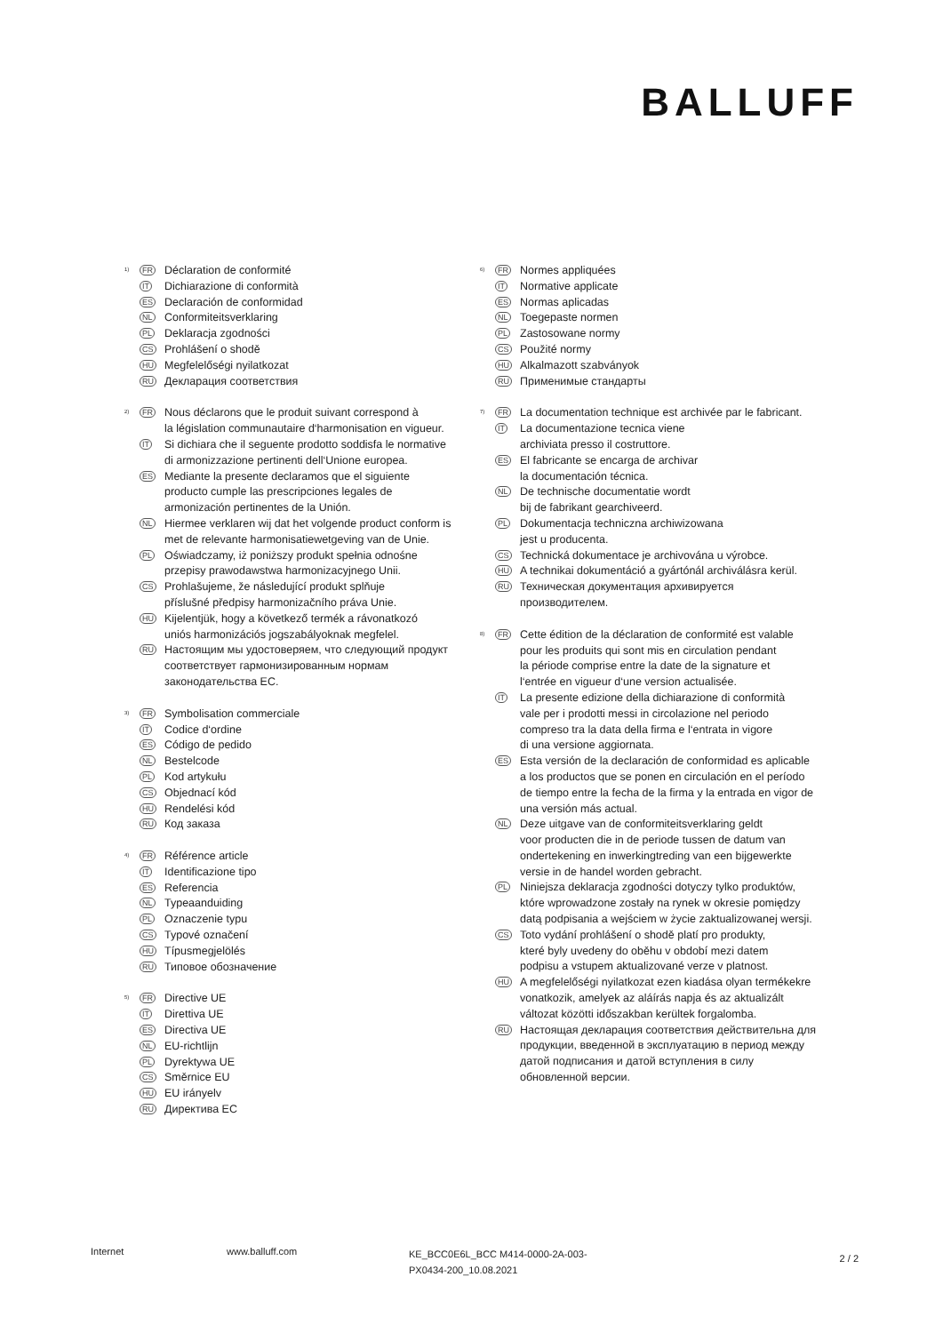BALLUFF
<sup>1)</sup>
FR
Déclaration de conformité
IT
Dichiarazione di conformità
ES
Declaración de conformidad
NL
Conformiteitsverklaring
PL
Deklaracja zgodności
CS
Prohlášení o shodě
HU
Megfelelőségi nyilatkozat
RU
Декларация соответствия
<sup>2)</sup>
FR
Nous déclarons que le produit suivant correspond à
la législation communautaire d‘harmonisation en vigueur.
IT
Si dichiara che il seguente prodotto soddisfa le normative di armonizzazione pertinenti dell‘Unione europea.
ES
Mediante la presente declaramos que el siguiente
producto cumple las prescripciones legales de
armonización pertinentes de la Unión.
NL
Hiermee verklaren wij dat het volgende product conform is met de relevante harmonisatiewetgeving van de Unie.
PL
Oświadczamy, iż poniższy produkt spełnia odnośne
przepisy prawodawstwa harmonizacyjnego Unii.
CS
Prohlašujeme, že následující produkt splňuje
příslušné předpisy harmonizačního práva Unie.
HU
Kijelentjük, hogy a következő termék a rávonatkozó
uniós harmonizációs jogszabályoknak megfelel.
RU
Настоящим мы удостоверяем, что следующий продукт соответствует гармонизированным нормам законодательства ЕС.
<sup>3)</sup>
FR
Symbolisation commerciale
IT
Codice d‘ordine
ES
Código de pedido
NL
Bestelcode
PL
Kod artykułu
CS
Objednací kód
HU
Rendelési kód
RU
Код заказа
<sup>4)</sup>
FR
Référence article
IT
Identificazione tipo
ES
Referencia
NL
Typeaanduiding
PL
Oznaczenie typu
CS
Typové označení
HU
Típusmegjelölés
RU
Типовое обозначение
<sup>5)</sup>
FR
Directive UE
IT
Direttiva UE
ES
Directiva UE
NL
EU-richtlijn
PL
Dyrektywa UE
CS
Směrnice EU
HU
EU irányelv
RU
Директива ЕС
<sup>6)</sup>
FR
Normes appliquées
IT
Normative applicate
ES
Normas aplicadas
NL
Toegepaste normen
PL
Zastosowane normy
CS
Použité normy
HU
Alkalmazott szabványok
RU
Применимые стандарты
<sup>7)</sup>
FR
La documentation technique est archivée par le fabricant.
IT
La documentazione tecnica viene
archiviata presso il costruttore.
ES
El fabricante se encarga de archivar
la documentación técnica.
NL
De technische documentatie wordt
bij de fabrikant gearchiveerd.
PL
Dokumentacja techniczna archiwizowana
jest u producenta.
CS
Technická dokumentace je archivována u výrobce.
HU
A technikai dokumentáció a gyártónál archiválásra kerül.
RU
Техническая документация архивируется
производителем.
<sup>8)</sup>
FR
Cette édition de la déclaration de conformité est valable
pour les produits qui sont mis en circulation pendant
la période comprise entre la date de la signature et
l‘entrée en vigueur d‘une version actualisée.
IT
La presente edizione della dichiarazione di conformità
vale per i prodotti messi in circolazione nel periodo
compreso tra la data della firma e l‘entrata in vigore
di una versione aggiornata.
ES
Esta versión de la declaración de conformidad es aplicable a los productos que se ponen en circulación en el período de tiempo entre la fecha de la firma y la entrada en vigor de una versión más actual.
NL
Deze uitgave van de conformiteitsverklaring geldt
voor producten die in de periode tussen de datum van
ondertekening en inwerkingtreding van een bijgewerkte
versie in de handel worden gebracht.
PL
Niniejsza deklaracja zgodności dotyczy tylko produktów, które wprowadzone zostały na rynek w okresie pomiędzy datą podpisania a wejściem w życie zaktualizowanej wersji.
CS
Toto vydání prohlášení o shodě platí pro produkty,
které byly uvedeny do oběhu v období mezi datem
podpisu a vstupem aktualizované verze v platnost.
HU
A megfelelőségi nyilatkozat ezen kiadása olyan termékekre vonatkozik, amelyek az aláírás napja és az aktualizált változat közötti időszakban kerültek forgalomba.
RU
Настоящая декларация соответствия действительна для продукции, введенной в эксплуатацию в период между датой подписания и датой вступления в силу обновленной версии.
Internet www.balluff.com
KE_BCC0E6L_BCC M414-0000-2A-003-PX0434-200_10.08.2021
2 / 2